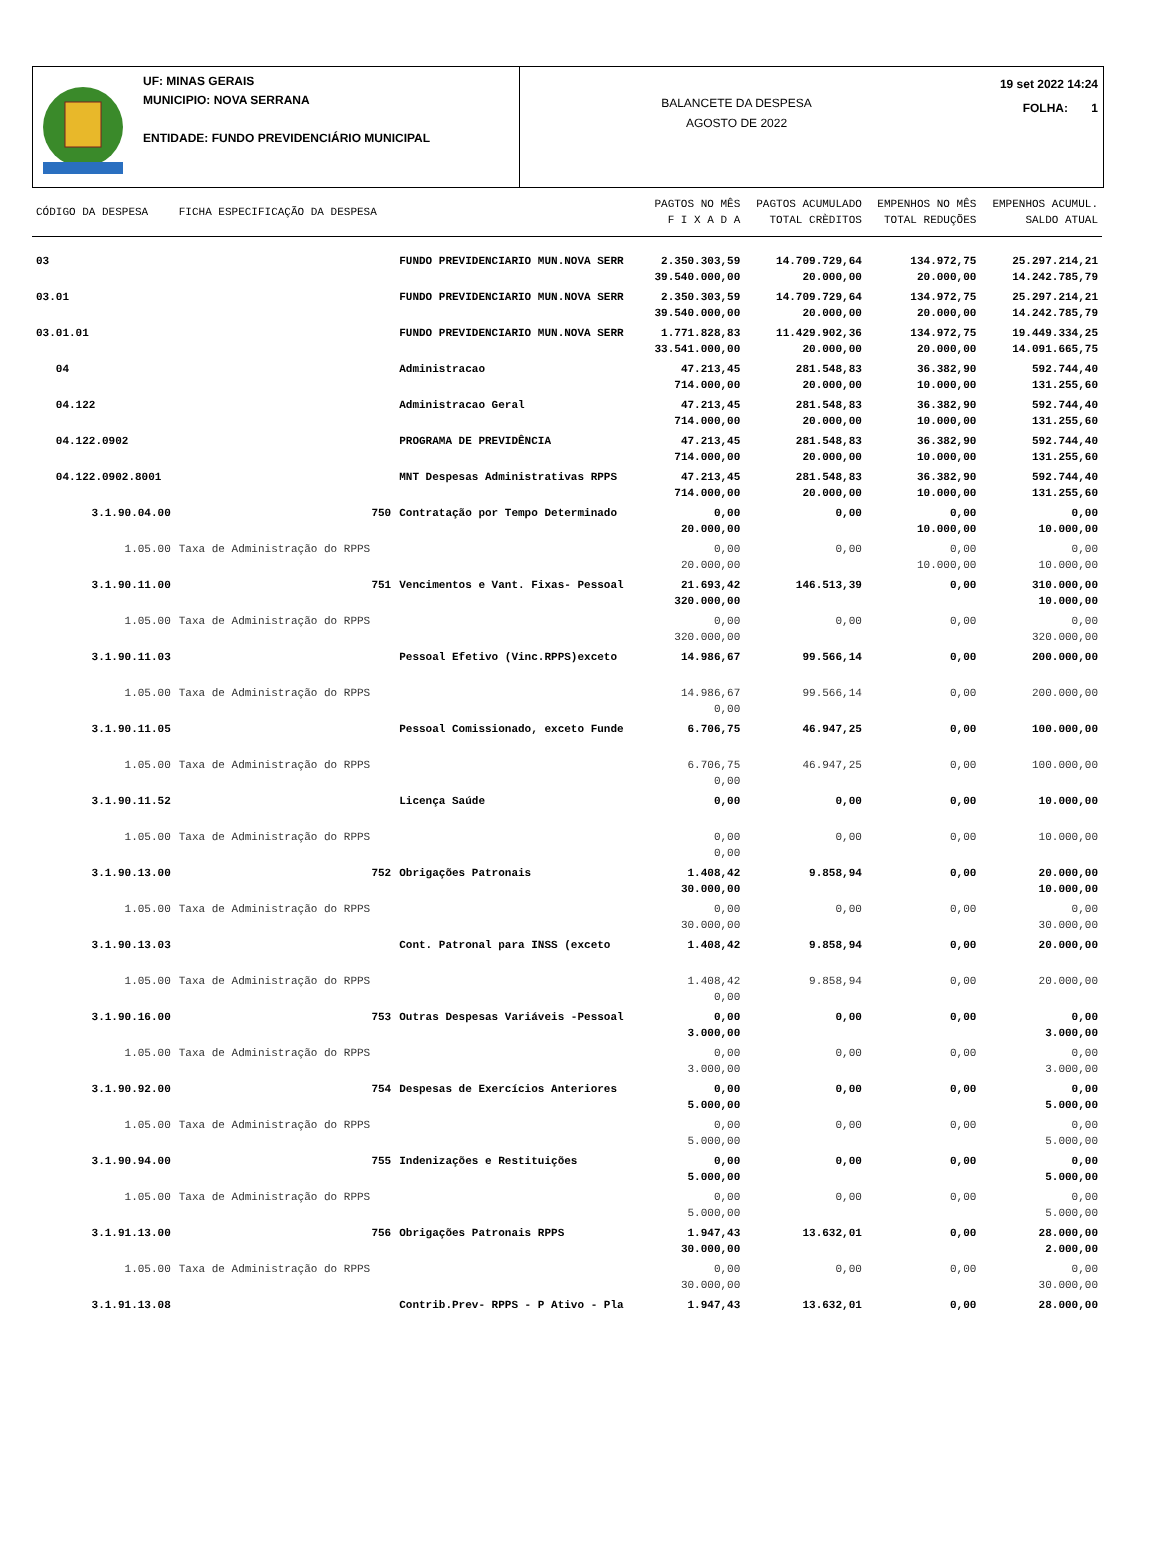UF: MINAS GERAIS
MUNICIPIO: NOVA SERRANA
ENTIDADE: FUNDO PREVIDENCIÁRIO MUNICIPAL
BALANCETE DA DESPESA
AGOSTO DE 2022
19 set 2022 14:24
FOLHA: 1
| CÓDIGO DA DESPESA | FICHA ESPECIFICAÇÃO DA DESPESA | | PAGTOS NO MÊS F I X A D A | PAGTOS ACUMULADO TOTAL CRÈDITOS | EMPENHOS NO MÊS TOTAL REDUÇÕES | EMPENHOS ACUMUL. SALDO ATUAL |
| --- | --- | --- | --- | --- | --- | --- |
| 03 | | FUNDO PREVIDENCIARIO MUN.NOVA SERR | 2.350.303,59 39.540.000,00 | 14.709.729,64 20.000,00 | 134.972,75 20.000,00 | 25.297.214,21 14.242.785,79 |
| 03.01 | | FUNDO PREVIDENCIARIO MUN.NOVA SERR | 2.350.303,59 39.540.000,00 | 14.709.729,64 20.000,00 | 134.972,75 20.000,00 | 25.297.214,21 14.242.785,79 |
| 03.01.01 | | FUNDO PREVIDENCIARIO MUN.NOVA SERR | 1.771.828,83 33.541.000,00 | 11.429.902,36 20.000,00 | 134.972,75 20.000,00 | 19.449.334,25 14.091.665,75 |
| 04 | | Administracao | 47.213,45 714.000,00 | 281.548,83 20.000,00 | 36.382,90 10.000,00 | 592.744,40 131.255,60 |
| 04.122 | | Administracao Geral | 47.213,45 714.000,00 | 281.548,83 20.000,00 | 36.382,90 10.000,00 | 592.744,40 131.255,60 |
| 04.122.0902 | | PROGRAMA DE PREVIDÊNCIA | 47.213,45 714.000,00 | 281.548,83 20.000,00 | 36.382,90 10.000,00 | 592.744,40 131.255,60 |
| 04.122.0902.8001 | | MNT Despesas Administrativas RPPS | 47.213,45 714.000,00 | 281.548,83 20.000,00 | 36.382,90 10.000,00 | 592.744,40 131.255,60 |
| 3.1.90.04.00 | 750 | Contratação por Tempo Determinado | 0,00 20.000,00 | 0,00 | 0,00 10.000,00 | 0,00 10.000,00 |
| 1.05.00 | Taxa de Administração do RPPS | | 0,00 20.000,00 | 0,00 | 0,00 10.000,00 | 0,00 10.000,00 |
| 3.1.90.11.00 | 751 | Vencimentos e Vant. Fixas- Pessoal | 21.693,42 320.000,00 | 146.513,39 | 0,00 | 310.000,00 10.000,00 |
| 1.05.00 | Taxa de Administração do RPPS | | 0,00 320.000,00 | 0,00 | 0,00 | 0,00 320.000,00 |
| 3.1.90.11.03 | | Pessoal Efetivo (Vinc.RPPS)exceto | 14.986,67 | 99.566,14 | 0,00 | 200.000,00 |
| 1.05.00 | Taxa de Administração do RPPS | | 14.986,67 0,00 | 99.566,14 | 0,00 | 200.000,00 |
| 3.1.90.11.05 | | Pessoal Comissionado, exceto Funde | 6.706,75 | 46.947,25 | 0,00 | 100.000,00 |
| 1.05.00 | Taxa de Administração do RPPS | | 6.706,75 0,00 | 46.947,25 | 0,00 | 100.000,00 |
| 3.1.90.11.52 | | Licença Saúde | 0,00 | 0,00 | 0,00 | 10.000,00 |
| 1.05.00 | Taxa de Administração do RPPS | | 0,00 0,00 | 0,00 | 0,00 | 10.000,00 |
| 3.1.90.13.00 | 752 | Obrigações Patronais | 1.408,42 30.000,00 | 9.858,94 | 0,00 | 20.000,00 10.000,00 |
| 1.05.00 | Taxa de Administração do RPPS | | 0,00 30.000,00 | 0,00 | 0,00 | 0,00 30.000,00 |
| 3.1.90.13.03 | | Cont. Patronal para INSS (exceto | 1.408,42 | 9.858,94 | 0,00 | 20.000,00 |
| 1.05.00 | Taxa de Administração do RPPS | | 1.408,42 0,00 | 9.858,94 | 0,00 | 20.000,00 |
| 3.1.90.16.00 | 753 | Outras Despesas Variáveis -Pessoal | 0,00 3.000,00 | 0,00 | 0,00 | 0,00 3.000,00 |
| 1.05.00 | Taxa de Administração do RPPS | | 0,00 3.000,00 | 0,00 | 0,00 | 0,00 3.000,00 |
| 3.1.90.92.00 | 754 | Despesas de Exercícios Anteriores | 0,00 5.000,00 | 0,00 | 0,00 | 0,00 5.000,00 |
| 1.05.00 | Taxa de Administração do RPPS | | 0,00 5.000,00 | 0,00 | 0,00 | 0,00 5.000,00 |
| 3.1.90.94.00 | 755 | Indenizações e Restituições | 0,00 5.000,00 | 0,00 | 0,00 | 0,00 5.000,00 |
| 1.05.00 | Taxa de Administração do RPPS | | 0,00 5.000,00 | 0,00 | 0,00 | 0,00 5.000,00 |
| 3.1.91.13.00 | 756 | Obrigações Patronais RPPS | 1.947,43 30.000,00 | 13.632,01 | 0,00 | 28.000,00 2.000,00 |
| 1.05.00 | Taxa de Administração do RPPS | | 0,00 30.000,00 | 0,00 | 0,00 | 0,00 30.000,00 |
| 3.1.91.13.08 | | Contrib.Prev- RPPS - P Ativo - Pla | 1.947,43 | 13.632,01 | 0,00 | 28.000,00 |